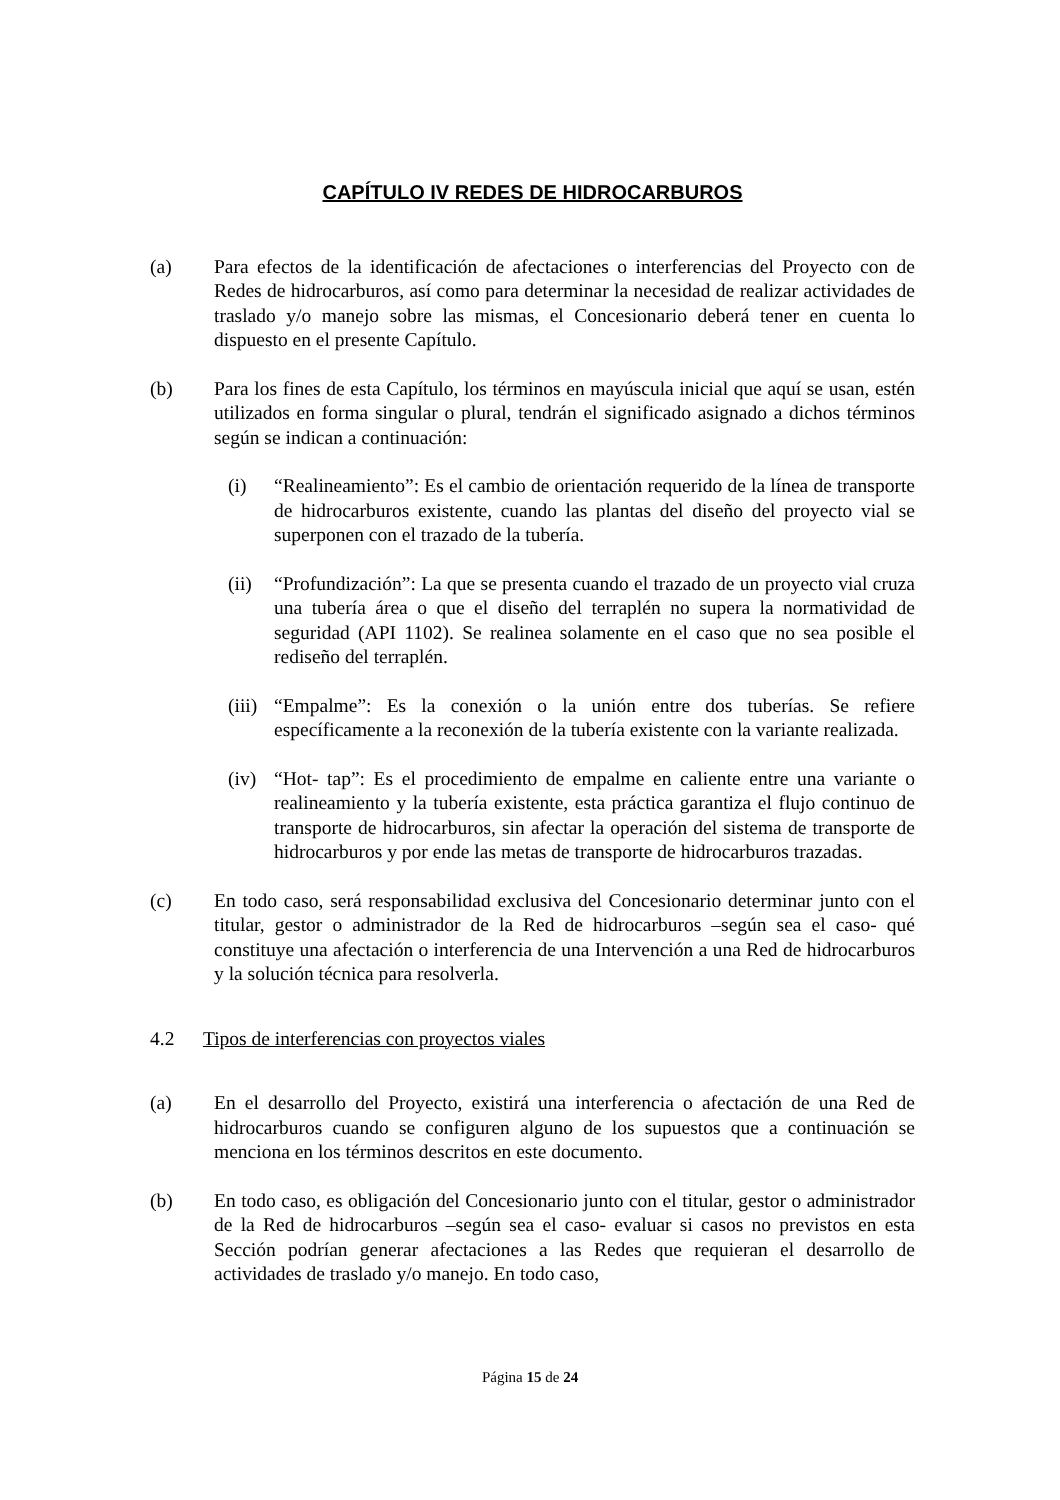CAPÍTULO IV REDES DE HIDROCARBUROS
(a) Para efectos de la identificación de afectaciones o interferencias del Proyecto con de Redes de hidrocarburos, así como para determinar la necesidad de realizar actividades de traslado y/o manejo sobre las mismas, el Concesionario deberá tener en cuenta lo dispuesto en el presente Capítulo.
(b) Para los fines de esta Capítulo, los términos en mayúscula inicial que aquí se usan, estén utilizados en forma singular o plural, tendrán el significado asignado a dichos términos según se indican a continuación:
(i) “Realineamiento”: Es el cambio de orientación requerido de la línea de transporte de hidrocarburos existente, cuando las plantas del diseño del proyecto vial se superponen con el trazado de la tubería.
(ii)
“Profundización”: La que se presenta cuando el trazado de un proyecto vial cruza una tubería área o que el diseño del terraplén no supera la normatividad de seguridad (API 1102). Se realinea solamente en el caso que no sea posible el rediseño del terraplén.
(iii)
“Empalme”: Es la conexión o la unión entre dos tuberías. Se refiere específicamente a la reconexión de la tubería existente con la variante realizada.
(iv)
“Hot- tap”: Es el procedimiento de empalme en caliente entre una variante o realineamiento y la tubería existente, esta práctica garantiza el flujo continuo de transporte de hidrocarburos, sin afectar la operación del sistema de transporte de hidrocarburos y por ende las metas de transporte de hidrocarburos trazadas.
(c) En todo caso, será responsabilidad exclusiva del Concesionario determinar junto con el titular, gestor o administrador de la Red de hidrocarburos –según sea el caso- qué constituye una afectación o interferencia de una Intervención a una Red de hidrocarburos y la solución técnica para resolverla.
4.2 Tipos de interferencias con proyectos viales
(a) En el desarrollo del Proyecto, existirá una interferencia o afectación de una Red de hidrocarburos cuando se configuren alguno de los supuestos que a continuación se menciona en los términos descritos en este documento.
(b) En todo caso, es obligación del Concesionario junto con el titular, gestor o administrador de la Red de hidrocarburos –según sea el caso- evaluar si casos no previstos en esta Sección podrían generar afectaciones a las Redes que requieran el desarrollo de actividades de traslado y/o manejo. En todo caso,
Página 15 de 24